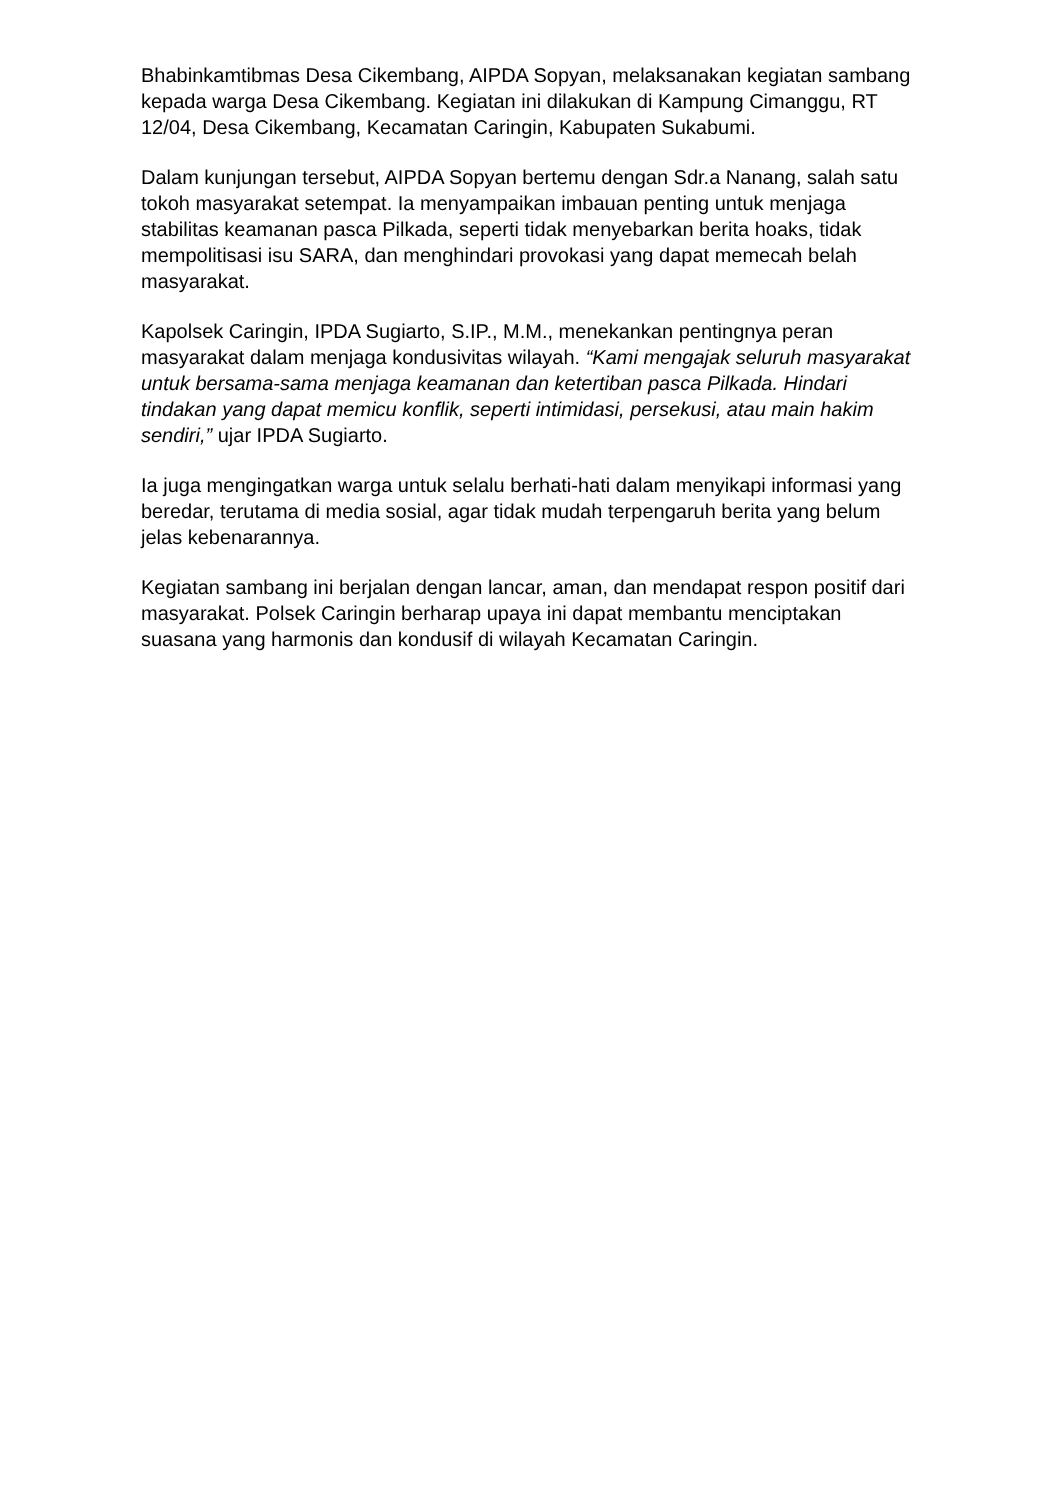Bhabinkamtibmas Desa Cikembang, AIPDA Sopyan, melaksanakan kegiatan sambang kepada warga Desa Cikembang. Kegiatan ini dilakukan di Kampung Cimanggu, RT 12/04, Desa Cikembang, Kecamatan Caringin, Kabupaten Sukabumi.
Dalam kunjungan tersebut, AIPDA Sopyan bertemu dengan Sdr.a Nanang, salah satu tokoh masyarakat setempat. Ia menyampaikan imbauan penting untuk menjaga stabilitas keamanan pasca Pilkada, seperti tidak menyebarkan berita hoaks, tidak mempolitisasi isu SARA, dan menghindari provokasi yang dapat memecah belah masyarakat.
Kapolsek Caringin, IPDA Sugiarto, S.IP., M.M., menekankan pentingnya peran masyarakat dalam menjaga kondusivitas wilayah. “Kami mengajak seluruh masyarakat untuk bersama-sama menjaga keamanan dan ketertiban pasca Pilkada. Hindari tindakan yang dapat memicu konflik, seperti intimidasi, persekusi, atau main hakim sendiri,” ujar IPDA Sugiarto.
Ia juga mengingatkan warga untuk selalu berhati-hati dalam menyikapi informasi yang beredar, terutama di media sosial, agar tidak mudah terpengaruh berita yang belum jelas kebenarannya.
Kegiatan sambang ini berjalan dengan lancar, aman, dan mendapat respon positif dari masyarakat. Polsek Caringin berharap upaya ini dapat membantu menciptakan suasana yang harmonis dan kondusif di wilayah Kecamatan Caringin.